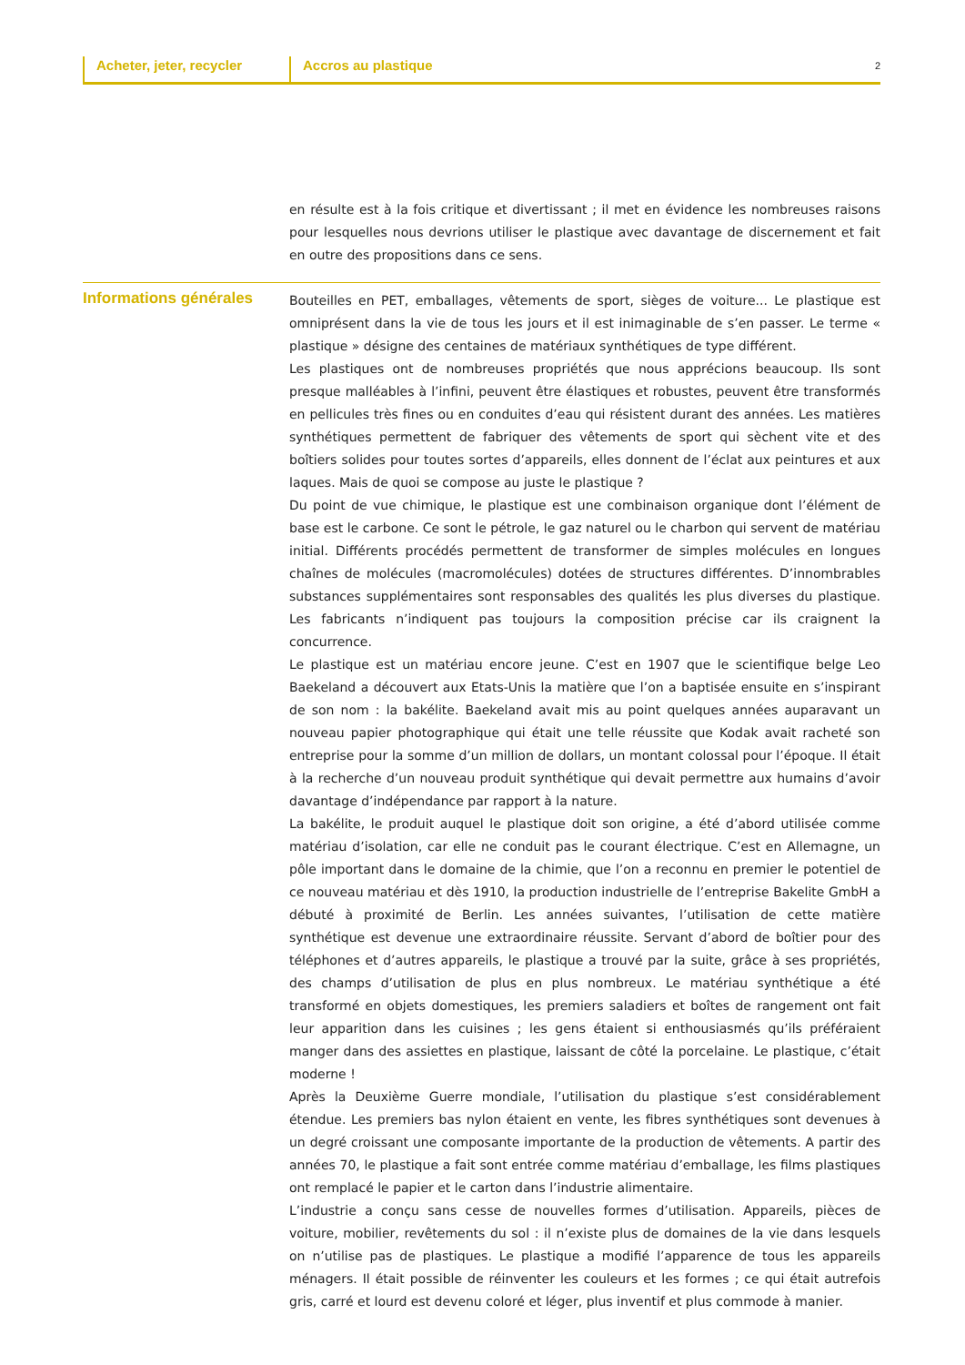Acheter, jeter, recycler
Accros au plastique
2
en résulte est à la fois critique et divertissant ; il met en évidence les nombreuses raisons pour lesquelles nous devrions utiliser le plastique avec davantage de discernement et fait en outre des propositions dans ce sens.
Informations générales
Bouteilles en PET, emballages, vêtements de sport, sièges de voiture... Le plastique est omniprésent dans la vie de tous les jours et il est inimaginable de s’en passer. Le terme « plastique » désigne des centaines de matériaux synthétiques de type différent.
Les plastiques ont de nombreuses propriétés que nous apprécions beaucoup. Ils sont presque malléables à l’infini, peuvent être élastiques et robustes, peuvent être transformés en pellicules très fines ou en conduites d’eau qui résistent durant des années. Les matières synthétiques permettent de fabriquer des vêtements de sport qui sèchent vite et des boîtiers solides pour toutes sortes d’appareils, elles donnent de l’éclat aux peintures et aux laques. Mais de quoi se compose au juste le plastique ?
Du point de vue chimique, le plastique est une combinaison organique dont l’élément de base est le carbone. Ce sont le pétrole, le gaz naturel ou le charbon qui servent de matériau initial. Différents procédés permettent de transformer de simples molécules en longues chaînes de molécules (macromolécules) dotées de structures différentes. D’innombrables substances supplémentaires sont responsables des qualités les plus diverses du plastique. Les fabricants n’indiquent pas toujours la composition précise car ils craignent la concurrence.
Le plastique est un matériau encore jeune. C’est en 1907 que le scientifique belge Leo Baekeland a découvert aux Etats-Unis la matière que l’on a baptisée ensuite en s’inspirant de son nom : la bakélite. Baekeland avait mis au point quelques années auparavant un nouveau papier photographique qui était une telle réussite que Kodak avait racheté son entreprise pour la somme d’un million de dollars, un montant colossal pour l’époque. Il était à la recherche d’un nouveau produit synthétique qui devait permettre aux humains d’avoir davantage d’indépendance par rapport à la nature.
La bakélite, le produit auquel le plastique doit son origine, a été d’abord utilisée comme matériau d’isolation, car elle ne conduit pas le courant électrique. C’est en Allemagne, un pôle important dans le domaine de la chimie, que l’on a reconnu en premier le potentiel de ce nouveau matériau et dès 1910, la production industrielle de l’entreprise Bakelite GmbH a débuté à proximité de Berlin. Les années suivantes, l’utilisation de cette matière synthétique est devenue une extraordinaire réussite. Servant d’abord de boîtier pour des téléphones et d’autres appareils, le plastique a trouvé par la suite, grâce à ses propriétés, des champs d’utilisation de plus en plus nombreux. Le matériau synthétique a été transformé en objets domestiques, les premiers saladiers et boîtes de rangement ont fait leur apparition dans les cuisines ; les gens étaient si enthousiasmés qu’ils préféraient manger dans des assiettes en plastique, laissant de côté la porcelaine. Le plastique, c’était moderne !
Après la Deuxième Guerre mondiale, l’utilisation du plastique s’est considérablement étendue. Les premiers bas nylon étaient en vente, les fibres synthétiques sont devenues à un degré croissant une composante importante de la production de vêtements. A partir des années 70, le plastique a fait sont entrée comme matériau d’emballage, les films plastiques ont remplacé le papier et le carton dans l’industrie alimentaire.
L’industrie a conçu sans cesse de nouvelles formes d’utilisation. Appareils, pièces de voiture, mobilier, revêtements du sol : il n’existe plus de domaines de la vie dans lesquels on n’utilise pas de plastiques. Le plastique a modifié l’apparence de tous les appareils ménagers. Il était possible de réinventer les couleurs et les formes ; ce qui était autrefois gris, carré et lourd est devenu coloré et léger, plus inventif et plus commode à manier.